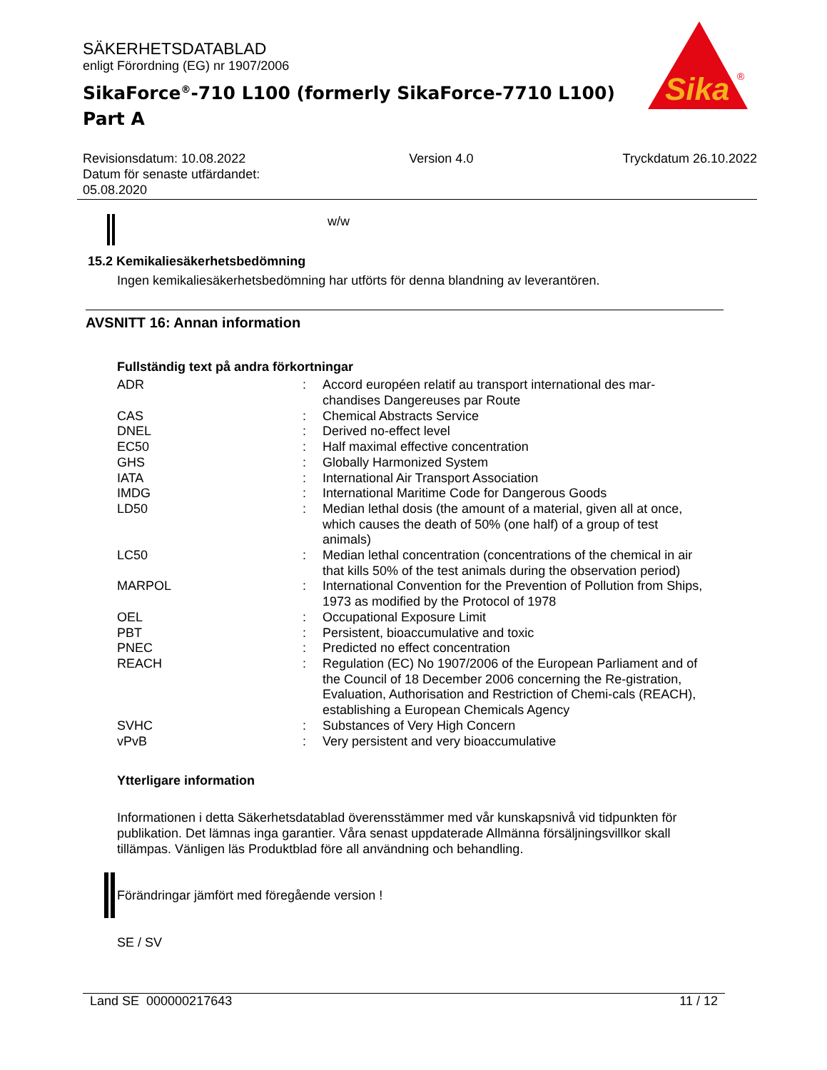SÄKERHETSDATABLAD
enligt Förordning (EG) nr 1907/2006
SikaForce<sup>®</sup>-710 L100 (formerly SikaForce-7710 L100)
Part A
Revisionsdatum: 10.08.2022
Datum för senaste utfärdandet:
05.08.2020
Version 4.0 Tryckdatum 26.10.2022
w/w
15.2 Kemikaliesäkerhetsbedömning
Ingen kemikaliesäkerhetsbedömning har utförts för denna blandning av leverantören.
AVSNITT 16: Annan information
Fullständig text på andra förkortningar
| ADR | : | Accord européen relatif au transport international des mar-chandises Dangereuses par Route |
| CAS | : | Chemical Abstracts Service |
| DNEL | : | Derived no-effect level |
| EC50 | : | Half maximal effective concentration |
| GHS | : | Globally Harmonized System |
| IATA | : | International Air Transport Association |
| IMDG | : | International Maritime Code for Dangerous Goods |
| LD50 | : | Median lethal dosis (the amount of a material, given all at once, which causes the death of 50% (one half) of a group of test animals) |
| LC50 | : | Median lethal concentration (concentrations of the chemical in air that kills 50% of the test animals during the observation period) |
| MARPOL | : | International Convention for the Prevention of Pollution from Ships, 1973 as modified by the Protocol of 1978 |
| OEL | : | Occupational Exposure Limit |
| PBT | : | Persistent, bioaccumulative and toxic |
| PNEC | : | Predicted no effect concentration |
| REACH | : | Regulation (EC) No 1907/2006 of the European Parliament and of the Council of 18 December 2006 concerning the Re-gistration, Evaluation, Authorisation and Restriction of Chemi-cals (REACH), establishing a European Chemicals Agency |
| SVHC | : | Substances of Very High Concern |
| vPvB | : | Very persistent and very bioaccumulative |
Ytterligare information
Informationen i detta Säkerhetsdatablad överensstämmer med vår kunskapsnivå vid tidpunkten för publikation. Det lämnas inga garantier. Våra senast uppdaterade Allmänna försäljningsvillkor skall tillämpas. Vänligen läs Produktblad före all användning och behandling.
Förändringar jämfört med föregående version !
SE / SV
Land SE 000000217643 11 / 12
Sika
®